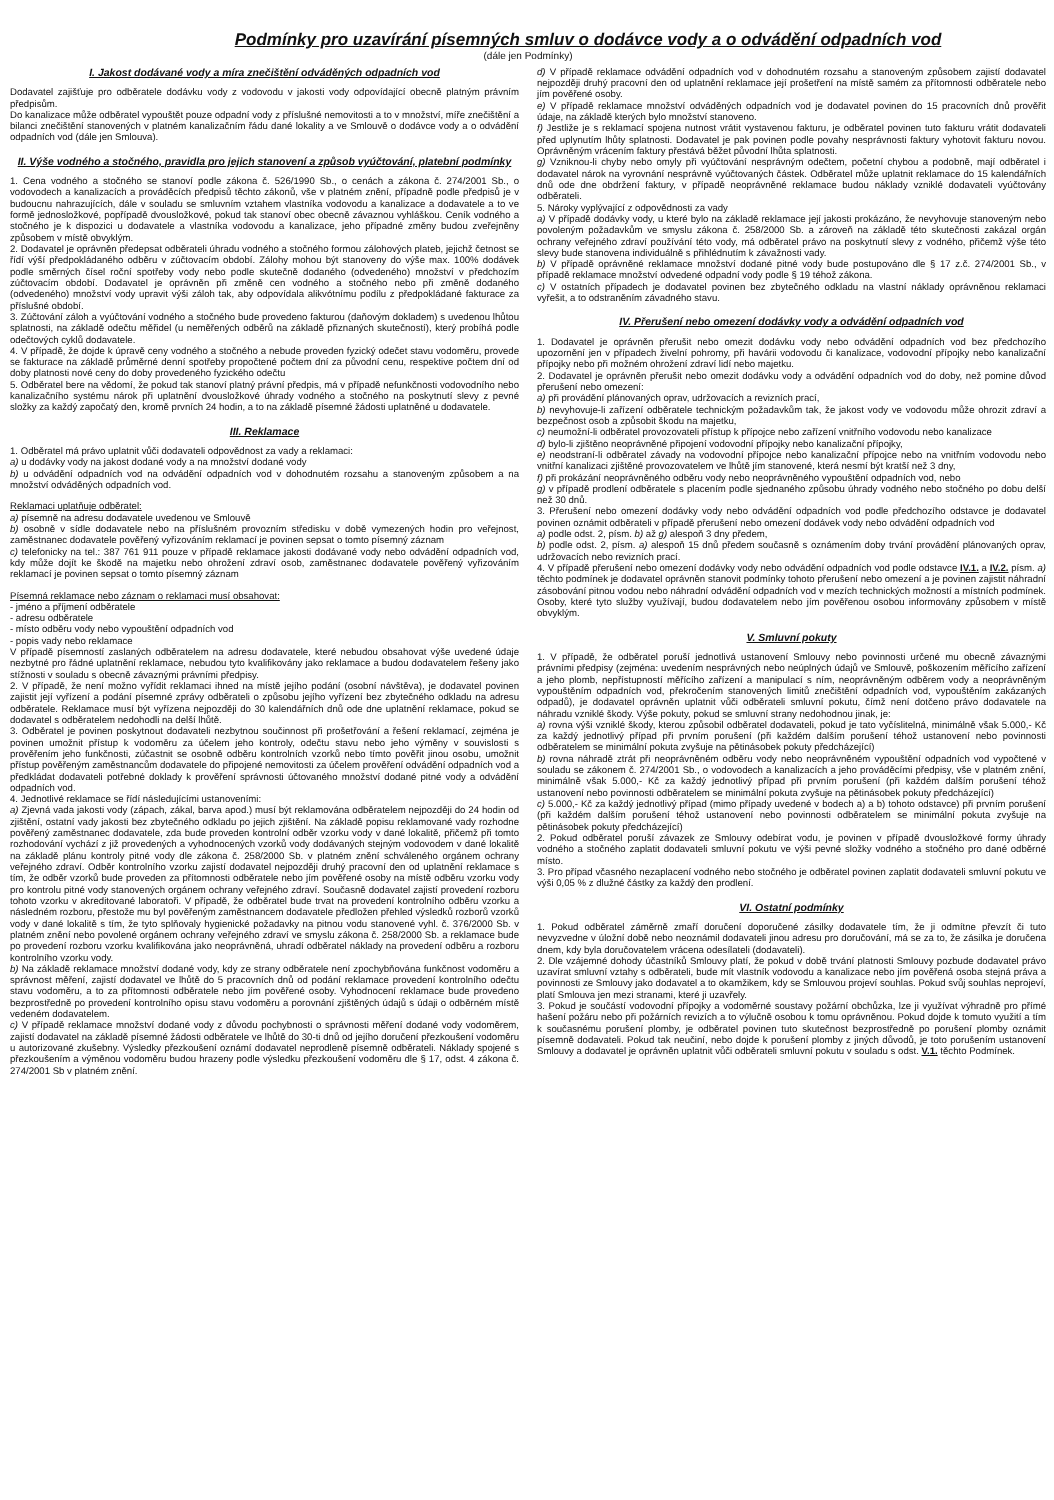Podmínky pro uzavírání písemných smluv o dodávce vody a o odvádění odpadních vod
(dále jen Podmínky)
I. Jakost dodávané vody a míra znečištění odváděných odpadních vod
Dodavatel zajišťuje pro odběratele dodávku vody z vodovodu v jakosti vody odpovídající obecně platným právním předpisům.
Do kanalizace může odběratel vypouštět pouze odpadní vody z příslušné nemovitosti a to v množství, míře znečištění a bilanci znečištění stanovených v platném kanalizačním řádu dané lokality a ve Smlouvě o dodávce vody a o odvádění odpadních vod (dále jen Smlouva).
II. Výše vodného a stočného, pravidla pro jejich stanovení a způsob vyúčtování, platební podmínky
1. Cena vodného a stočného se stanoví podle zákona č. 526/1990 Sb., o cenách a zákona č. 274/2001 Sb., o vodovodech a kanalizacích a prováděcích předpisů těchto zákonů, vše v platném znění, případně podle předpisů je v budoucnu nahrazujících, dále v souladu se smluvním vztahem vlastníka vodovodu a kanalizace a dodavatele a to ve formě jednosložkové, popřípadě dvousložkové, pokud tak stanoví obec obecně závaznou vyhláškou. Ceník vodného a stočného je k dispozici u dodavatele a vlastníka vodovodu a kanalizace, jeho případné změny budou zveřejněny způsobem v místě obvyklým.
2. Dodavatel je oprávněn předepsat odběrateli úhradu vodného a stočného formou zálohových plateb, jejichž četnost se řídí výší předpokládaného odběru v zúčtovacím období. Zálohy mohou být stanoveny do výše max. 100% dodávek podle směrných čísel roční spotřeby vody nebo podle skutečně dodaného (odvedeného) množství v předchozím zúčtovacím období. Dodavatel je oprávněn při změně cen vodného a stočného nebo při změně dodaného (odvedeného) množství vody upravit výši záloh tak, aby odpovídala alikvótnímu podílu z předpokládané fakturace za příslušné období.
3. Zúčtování záloh a vyúčtování vodného a stočného bude provedeno fakturou (daňovým dokladem) s uvedenou lhůtou splatnosti, na základě odečtu měřidel (u neměřených odběrů na základě přiznaných skutečností), který probíhá podle odečtových cyklů dodavatele.
4. V případě, že dojde k úpravě ceny vodného a stočného a nebude proveden fyzický odečet stavu vodoměru, provede se fakturace na základě průměrné denní spotřeby propočtené počtem dní za původní cenu, respektive počtem dní od doby platnosti nové ceny do doby provedeného fyzického odečtu
5. Odběratel bere na vědomí, že pokud tak stanoví platný právní předpis, má v případě nefunkčnosti vodovodního nebo kanalizačního systému nárok při uplatnění dvousložkové úhrady vodného a stočného na poskytnutí slevy z pevné složky za každý započatý den, kromě prvních 24 hodin, a to na základě písemné žádosti uplatněné u dodavatele.
III. Reklamace
1. Odběratel má právo uplatnit vůči dodavateli odpovědnost za vady a reklamaci:
a) u dodávky vody na jakost dodané vody a na množství dodané vody
b) u odvádění odpadních vod na odvádění odpadních vod v dohodnutém rozsahu a stanoveným způsobem a na množství odváděných odpadních vod.
Reklamaci uplatňuje odběratel:
a) písemně na adresu dodavatele uvedenou ve Smlouvě
b) osobně v sídle dodavatele nebo na příslušném provozním středisku v době vymezených hodin pro veřejnost, zaměstnanec dodavatele pověřený vyřizováním reklamací je povinen sepsat o tomto písemný záznam
c) telefonicky na tel.: 387 761 911 pouze v případě reklamace jakosti dodávané vody nebo odvádění odpadních vod, kdy může dojít ke škodě na majetku nebo ohrožení zdraví osob, zaměstnanec dodavatele pověřený vyřizováním reklamací je povinen sepsat o tomto písemný záznam
Písemná reklamace nebo záznam o reklamaci musí obsahovat:
- jméno a příjmení odběratele
- adresu odběratele
- místo odběru vody nebo vypouštění odpadních vod
- popis vady nebo reklamace
V případě písemností zaslaných odběratelem na adresu dodavatele, které nebudou obsahovat výše uvedené údaje nezbytné pro řádné uplatnění reklamace, nebudou tyto kvalifikovány jako reklamace a budou dodavatelem řešeny jako stížnosti v souladu s obecně závaznými právními předpisy.
2. V případě, že není možno vyřídit reklamaci ihned na místě jejího podání (osobní návštěva), je dodavatel povinen zajistit její vyřízení a podání písemné zprávy odběrateli o způsobu jejího vyřízení bez zbytečného odkladu na adresu odběratele. Reklamace musí být vyřízena nejpozději do 30 kalendářních dnů ode dne uplatnění reklamace, pokud se dodavatel s odběratelem nedohodli na delší lhůtě.
3. Odběratel je povinen poskytnout dodavateli nezbytnou součinnost při prošetřování a řešení reklamací, zejména je povinen umožnit přístup k vodoměru za účelem jeho kontroly, odečtu stavu nebo jeho výměny v souvislosti s prověřením jeho funkčnosti, zúčastnit se osobně odběru kontrolních vzorků nebo tímto pověřit jinou osobu, umožnit přístup pověřeným zaměstnancům dodavatele do připojené nemovitosti za účelem prověření odvádění odpadních vod a předkládat dodavateli potřebné doklady k prověření správnosti účtovaného množství dodané pitné vody a odvádění odpadních vod.
4. Jednotlivé reklamace se řídí následujícími ustanoveními:
a) Zjevná vada jakosti vody (zápach, zákal, barva apod.) musí být reklamována odběratelem nejpozději do 24 hodin od zjištění, ostatní vady jakosti bez zbytečného odkladu po jejich zjištění. Na základě popisu reklamované vady rozhodne pověřený zaměstnanec dodavatele, zda bude proveden kontrolní odběr vzorku vody v dané lokalitě, přičemž při tomto rozhodování vychází z již provedených a vyhodnocených vzorků vody dodávaných stejným vodovodem v dané lokalitě na základě plánu kontroly pitné vody dle zákona č. 258/2000 Sb. v platném znění schváleného orgánem ochrany veřejného zdraví. Odběr kontrolního vzorku zajistí dodavatel nejpozději druhý pracovní den od uplatnění reklamace s tím, že odběr vzorků bude proveden za přítomnosti odběratele nebo jím pověřené osoby na místě odběru vzorku vody pro kontrolu pitné vody stanovených orgánem ochrany veřejného zdraví. Současně dodavatel zajistí provedení rozboru tohoto vzorku v akreditované laboratoři. V případě, že odběratel bude trvat na provedení kontrolního odběru vzorku a následném rozboru, přestože mu byl pověřeným zaměstnancem dodavatele předložen přehled výsledků rozborů vzorků vody v dané lokalitě s tím, že tyto splňovaly hygienické požadavky na pitnou vodu stanovené vyhl. č. 376/2000 Sb. v platném znění nebo povolené orgánem ochrany veřejného zdraví ve smyslu zákona č. 258/2000 Sb. a reklamace bude po provedení rozboru vzorku kvalifikována jako neoprávněná, uhradí odběratel náklady na provedení odběru a rozboru kontrolního vzorku vody.
b) Na základě reklamace množství dodané vody, kdy ze strany odběratele není zpochybňována funkčnost vodoměru a správnost měření, zajistí dodavatel ve lhůtě do 5 pracovních dnů od podání reklamace provedení kontrolního odečtu stavu vodoměru, a to za přítomnosti odběratele nebo jím pověřené osoby. Vyhodnocení reklamace bude provedeno bezprostředně po provedení kontrolního opisu stavu vodoměru a porovnání zjištěných údajů s údaji o odběrném místě vedeném dodavatelem.
c) V případě reklamace množství dodané vody z důvodu pochybnosti o správnosti měření dodané vody vodoměrem, zajistí dodavatel na základě písemné žádosti odběratele ve lhůtě do 30-ti dnů od jejího doručení přezkoušení vodoměru u autorizované zkušebny. Výsledky přezkoušení oznámí dodavatel neprodleně písemně odběrateli. Náklady spojené s přezkoušením a výměnou vodoměru budou hrazeny podle výsledku přezkoušení vodoměru dle § 17, odst. 4 zákona č. 274/2001 Sb v platném znění.
d) V případě reklamace odvádění odpadních vod v dohodnutém rozsahu a stanoveným způsobem zajistí dodavatel nejpozději druhý pracovní den od uplatnění reklamace její prošetření na místě samém za přítomnosti odběratele nebo jím pověřené osoby.
e) V případě reklamace množství odváděných odpadních vod je dodavatel povinen do 15 pracovních dnů prověřit údaje, na základě kterých bylo množství stanoveno.
f) Jestliže je s reklamací spojena nutnost vrátit vystavenou fakturu, je odběratel povinen tuto fakturu vrátit dodavateli před uplynutím lhůty splatnosti. Dodavatel je pak povinen podle povahy nesprávnosti faktury vyhotovit fakturu novou. Oprávněným vrácením faktury přestává běžet původní lhůta splatnosti.
g) Vzniknou-li chyby nebo omyly při vyúčtování nesprávným odečtem, početní chybou a podobně, mají odběratel i dodavatel nárok na vyrovnání nesprávně vyúčtovaných částek. Odběratel může uplatnit reklamace do 15 kalendářních dnů ode dne obdržení faktury, v případě neoprávněné reklamace budou náklady vzniklé dodavateli vyúčtovány odběrateli.
5. Nároky vyplývající z odpovědnosti za vady
a) V případě dodávky vody, u které bylo na základě reklamace její jakosti prokázáno, že nevyhovuje stanoveným nebo povoleným požadavkům ve smyslu zákona č. 258/2000 Sb. a zároveň na základě této skutečnosti zakázal orgán ochrany veřejného zdraví používání této vody, má odběratel právo na poskytnutí slevy z vodného, přičemž výše této slevy bude stanovena individuálně s přihlédnutím k závažnosti vady.
b) V případě oprávněné reklamace množství dodané pitné vody bude postupováno dle § 17 z.č. 274/2001 Sb., v případě reklamace množství odvedené odpadní vody podle § 19 téhož zákona.
c) V ostatních případech je dodavatel povinen bez zbytečného odkladu na vlastní náklady oprávněnou reklamaci vyřešit, a to odstraněním závadného stavu.
IV. Přerušení nebo omezení dodávky vody a odvádění odpadních vod
1. Dodavatel je oprávněn přerušit nebo omezit dodávku vody nebo odvádění odpadních vod bez předchozího upozornění jen v případech živelní pohromy, při havárii vodovodu či kanalizace, vodovodní přípojky nebo kanalizační přípojky nebo při možném ohrožení zdraví lidí nebo majetku.
2. Dodavatel je oprávněn přerušit nebo omezit dodávku vody a odvádění odpadních vod do doby, než pomine důvod přerušení nebo omezení:
a) při provádění plánovaných oprav, udržovacích a revizních prací,
b) nevyhovuje-li zařízení odběratele technickým požadavkům tak, že jakost vody ve vodovodu může ohrozit zdraví a bezpečnost osob a způsobit škodu na majetku,
c) neumožní-li odběratel provozovateli přístup k přípojce nebo zařízení vnitřního vodovodu nebo kanalizace
d) bylo-li zjištěno neoprávněné připojení vodovodní přípojky nebo kanalizační přípojky,
e) neodstraní-li odběratel závady na vodovodní přípojce nebo kanalizační přípojce nebo na vnitřním vodovodu nebo vnitřní kanalizaci zjištěné provozovatelem ve lhůtě jím stanovené, která nesmí být kratší než 3 dny,
f) při prokázání neoprávněného odběru vody nebo neoprávněného vypouštění odpadních vod, nebo
g) v případě prodlení odběratele s placením podle sjednaného způsobu úhrady vodného nebo stočného po dobu delší než 30 dnů.
3. Přerušení nebo omezení dodávky vody nebo odvádění odpadních vod podle předchozího odstavce je dodavatel povinen oznámit odběrateli v případě přerušení nebo omezení dodávek vody nebo odvádění odpadních vod
a) podle odst. 2, písm. b) až g) alespoň 3 dny předem,
b) podle odst. 2, písm. a) alespoň 15 dnů předem současně s oznámením doby trvání provádění plánovaných oprav, udržovacích nebo revizních prací.
4. V případě přerušení nebo omezení dodávky vody nebo odvádění odpadních vod podle odstavce IV.1. a IV.2. písm. a) těchto podmínek je dodavatel oprávněn stanovit podmínky tohoto přerušení nebo omezení a je povinen zajistit náhradní zásobování pitnou vodou nebo náhradní odvádění odpadních vod v mezích technických možností a místních podmínek. Osoby, které tyto služby využívají, budou dodavatelem nebo jím pověřenou osobou informovány způsobem v místě obvyklým.
V. Smluvní pokuty
1. V případě, že odběratel poruší jednotlivá ustanovení Smlouvy nebo povinnosti určené mu obecně závaznými právními předpisy (zejména: uvedením nesprávných nebo neúplných údajů ve Smlouvě, poškozením měřícího zařízení a jeho plomb, nepřístupností měřícího zařízení a manipulací s ním, neoprávněným odběrem vody a neoprávněným vypouštěním odpadních vod, překročením stanovených limitů znečištění odpadních vod, vypouštěním zakázaných odpadů), je dodavatel oprávněn uplatnit vůči odběrateli smluvní pokutu, čímž není dotčeno právo dodavatele na náhradu vzniklé škody. Výše pokuty, pokud se smluvní strany nedohodnou jinak, je:
a) rovna výši vzniklé škody, kterou způsobil odběratel dodavateli, pokud je tato vyčíslitelná, minimálně však 5.000,- Kč za každý jednotlivý případ při prvním porušení (při každém dalším porušení téhož ustanovení nebo povinnosti odběratelem se minimální pokuta zvyšuje na pětinásobek pokuty předcházející)
b) rovna náhradě ztrát při neoprávněném odběru vody nebo neoprávněném vypouštění odpadních vod vypočtené v souladu se zákonem č. 274/2001 Sb., o vodovodech a kanalizacích a jeho prováděcími předpisy, vše v platném znění, minimálně však 5.000,- Kč za každý jednotlivý případ při prvním porušení (při každém dalším porušení téhož ustanovení nebo povinnosti odběratelem se minimální pokuta zvyšuje na pětinásobek pokuty předcházející)
c) 5.000,- Kč za každý jednotlivý případ (mimo případy uvedené v bodech a) a b) tohoto odstavce) při prvním porušení (při každém dalším porušení téhož ustanovení nebo povinnosti odběratelem se minimální pokuta zvyšuje na pětinásobek pokuty předcházející)
2. Pokud odběratel poruší závazek ze Smlouvy odebírat vodu, je povinen v případě dvousložkové formy úhrady vodného a stočného zaplatit dodavateli smluvní pokutu ve výši pevné složky vodného a stočného pro dané odběrné místo.
3. Pro případ včasného nezaplacení vodného nebo stočného je odběratel povinen zaplatit dodavateli smluvní pokutu ve výši 0,05 % z dlužné částky za každý den prodlení.
VI. Ostatní podmínky
1. Pokud odběratel záměrně zmaří doručení doporučené zásilky dodavatele tím, že ji odmítne převzít či tuto nevyzvedne v úložní době nebo neoznámil dodavateli jinou adresu pro doručování, má se za to, že zásilka je doručena dnem, kdy byla doručovatelem vrácena odesílateli (dodavateli).
2. Dle vzájemné dohody účastníků Smlouvy platí, že pokud v době trvání platnosti Smlouvy pozbude dodavatel právo uzavírat smluvní vztahy s odběrateli, bude mít vlastník vodovodu a kanalizace nebo jím pověřená osoba stejná práva a povinnosti ze Smlouvy jako dodavatel a to okamžikem, kdy se Smlouvou projeví souhlas. Pokud svůj souhlas neprojeví, platí Smlouva jen mezi stranami, které ji uzavřely.
3. Pokud je součástí vodovodní přípojky a vodoměrné soustavy požární obchůzka, lze ji využívat výhradně pro přímé hašení požáru nebo při požárních revizích a to výlučně osobou k tomu oprávněnou. Pokud dojde k tomuto využití a tím k současnému porušení plomby, je odběratel povinen tuto skutečnost bezprostředně po porušení plomby oznámit písemně dodavateli. Pokud tak neučiní, nebo dojde k porušení plomby z jiných důvodů, je toto porušením ustanovení Smlouvy a dodavatel je oprávněn uplatnit vůči odběrateli smluvní pokutu v souladu s odst. V.1. těchto Podmínek.